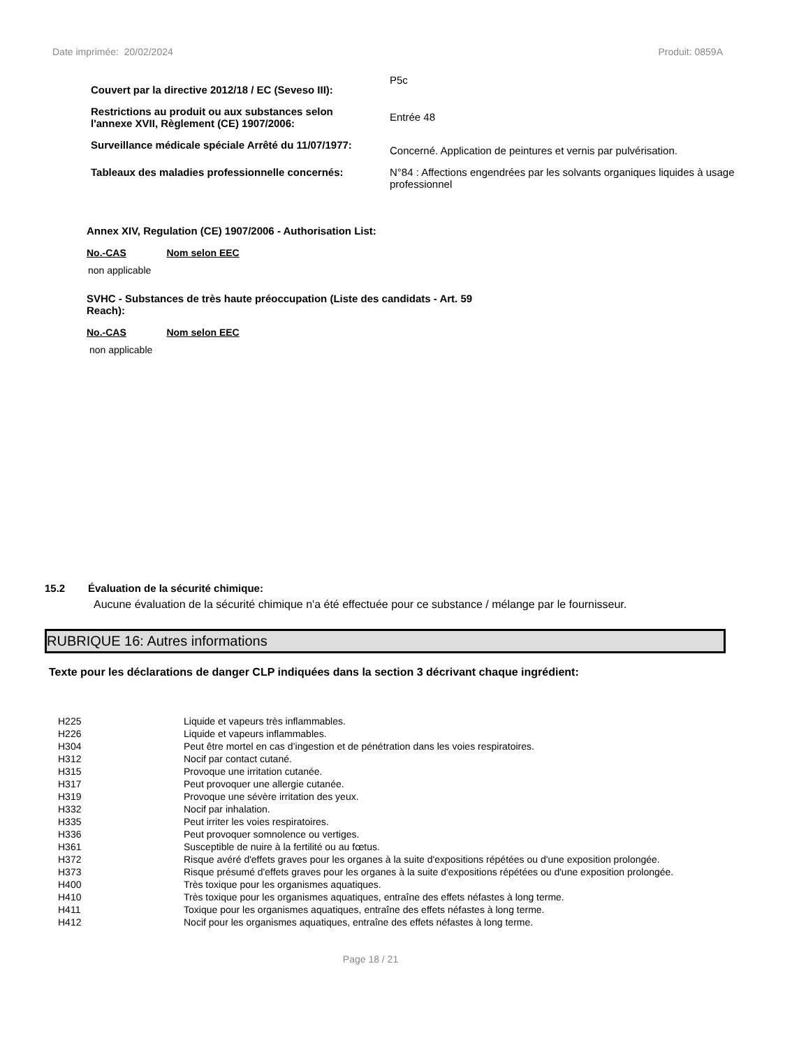Date imprimée: 20/02/2024 Produit: 0859A
| Couvert par la directive 2012/18 / EC (Seveso III): | P5c |
| Restrictions au produit ou aux substances selon l'annexe XVII, Règlement (CE) 1907/2006: | Entrée 48 |
| Surveillance médicale spéciale Arrêté du 11/07/1977: | Concerné. Application de peintures et vernis par pulvérisation. |
| Tableaux des maladies professionnelle concernés: | N°84 : Affections engendrées par les solvants organiques liquides à usage professionnel |
Annex XIV, Regulation (CE) 1907/2006 - Authorisation List:
No.-CAS Nom selon EEC
non applicable
SVHC - Substances de très haute préoccupation (Liste des candidats - Art. 59 Reach):
No.-CAS Nom selon EEC
non applicable
15.2 Évaluation de la sécurité chimique:
Aucune évaluation de la sécurité chimique n'a été effectuée pour ce substance / mélange par le fournisseur.
RUBRIQUE 16: Autres informations
Texte pour les déclarations de danger CLP indiquées dans la section 3 décrivant chaque ingrédient:
| H225 | Liquide et vapeurs très inflammables. |
| H226 | Liquide et vapeurs inflammables. |
| H304 | Peut être mortel en cas d’ingestion et de pénétration dans les voies respiratoires. |
| H312 | Nocif par contact cutané. |
| H315 | Provoque une irritation cutanée. |
| H317 | Peut provoquer une allergie cutanée. |
| H319 | Provoque une sévère irritation des yeux. |
| H332 | Nocif par inhalation. |
| H335 | Peut irriter les voies respiratoires. |
| H336 | Peut provoquer somnolence ou vertiges. |
| H361 | Susceptible de nuire à la fertilité ou au fœtus. |
| H372 | Risque avéré d'effets graves pour les organes à la suite d'expositions répétées ou d'une exposition prolongée. |
| H373 | Risque présumé d'effets graves pour les organes à la suite d'expositions répétées ou d'une exposition prolongée. |
| H400 | Très toxique pour les organismes aquatiques. |
| H410 | Très toxique pour les organismes aquatiques, entraîne des effets néfastes à long terme. |
| H411 | Toxique pour les organismes aquatiques, entraîne des effets néfastes à long terme. |
| H412 | Nocif pour les organismes aquatiques, entraîne des effets néfastes à long terme. |
Page 18 / 21